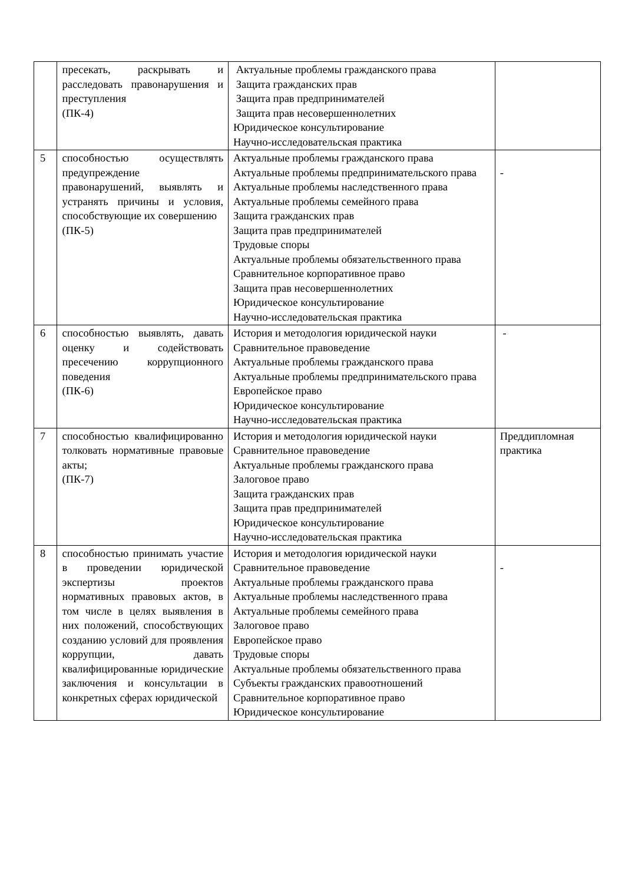| | пресекать, раскрывать и расследовать правонарушения и преступления (ПК-4) | Актуальные проблемы гражданского права Защита гражданских прав Защита прав предпринимателей Защита прав несовершеннолетних Юридическое консультирование Научно-исследовательская практика | |
| 5 | способностью осуществлять предупреждение правонарушений, выявлять и устранять причины и условия, способствующие их совершению (ПК-5) | Актуальные проблемы гражданского права Актуальные проблемы предпринимательского права Актуальные проблемы наследственного права Актуальные проблемы семейного права Защита гражданских прав Защита прав предпринимателей Трудовые споры Актуальные проблемы обязательственного права Сравнительное корпоративное право Защита прав несовершеннолетних Юридическое консультирование Научно-исследовательская практика | - |
| 6 | способностью выявлять, давать оценку и содействовать пресечению коррупционного поведения (ПК-6) | История и методология юридической науки Сравнительное правоведение Актуальные проблемы гражданского права Актуальные проблемы предпринимательского права Европейское право Юридическое консультирование Научно-исследовательская практика | - |
| 7 | способностью квалифицированно толковать нормативные правовые акты; (ПК-7) | История и методология юридической науки Сравнительное правоведение Актуальные проблемы гражданского права Залоговое право Защита гражданских прав Защита прав предпринимателей Юридическое консультирование Научно-исследовательская практика | Преддипломная практика |
| 8 | способностью принимать участие в проведении юридической экспертизы проектов нормативных правовых актов, в том числе в целях выявления в них положений, способствующих созданию условий для проявления коррупции, давать квалифицированные юридические заключения и консультации в конкретных сферах юридической | История и методология юридической науки Сравнительное правоведение Актуальные проблемы гражданского права Актуальные проблемы наследственного права Актуальные проблемы семейного права Залоговое право Европейское право Трудовые споры Актуальные проблемы обязательственного права Субъекты гражданских правоотношений Сравнительное корпоративное право Юридическое консультирование | - |